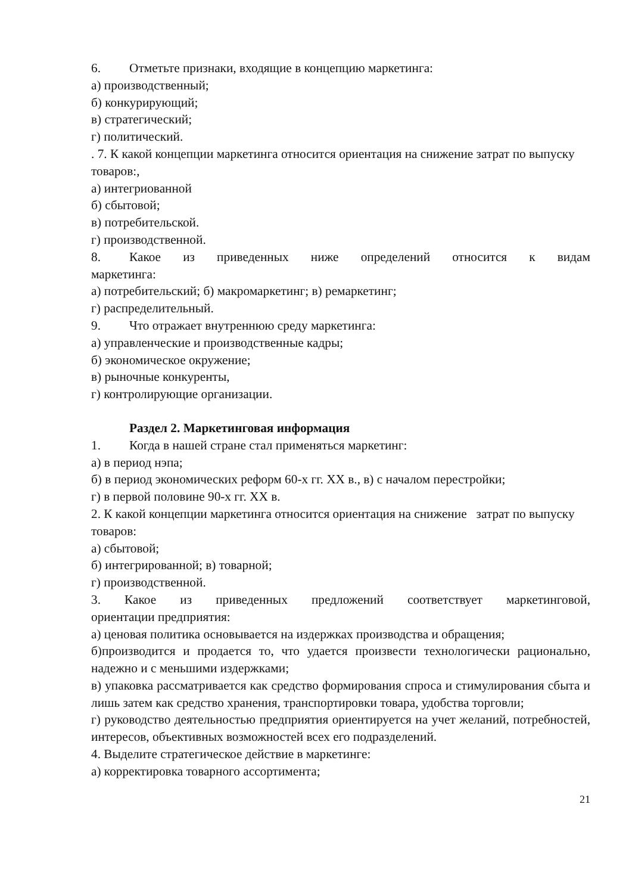6. Отметьте признаки, входящие в концепцию маркетинга:
а) производственный;
б) конкурирующий;
в) стратегический;
г) политический.
. 7. К какой концепции маркетинга относится ориентация на снижение затрат по выпуску товаров:,
а) интегриованной
б) сбытовой;
в) потребительской.
г) производственной.
8. Какое из приведенных ниже определений относится к видам
маркетинга:
а) потребительский; б) макромаркетинг; в) ремаркетинг;
г) распределительный.
9. Что отражает внутреннюю среду маркетинга:
а) управленческие и производственные кадры;
б) экономическое окружение;
в) рыночные конкуренты,
г) контролирующие организации.
Раздел 2. Маркетинговая информация
1. Когда в нашей стране стал применяться маркетинг:
а) в период нэпа;
б) в период экономических реформ 60-х гг. XX в., в) с началом перестройки;
г) в первой половине 90-х гг. XX в.
2. К какой концепции маркетинга относится ориентация на снижение затрат по выпуску товаров:
а) сбытовой;
б) интегрированной; в) товарной;
г) производственной.
3. Какое из приведенных предложений соответствует маркетинговой,
ориентации предприятия:
а) ценовая политика основывается на издержках производства и обращения;
б)производится и продается то, что удается произвести технологически рационально, надежно и с меньшими издержками;
в) упаковка рассматривается как средство формирования спроса и стимулирования сбыта и лишь затем как средство хранения, транспортировки товара, удобства торговли;
г) руководство деятельностью предприятия ориентируется на учет желаний, потребностей, интересов, объективных возможностей всех его подразделений.
4. Выделите стратегическое действие в маркетинге:
а) корректировка товарного ассортимента;
21